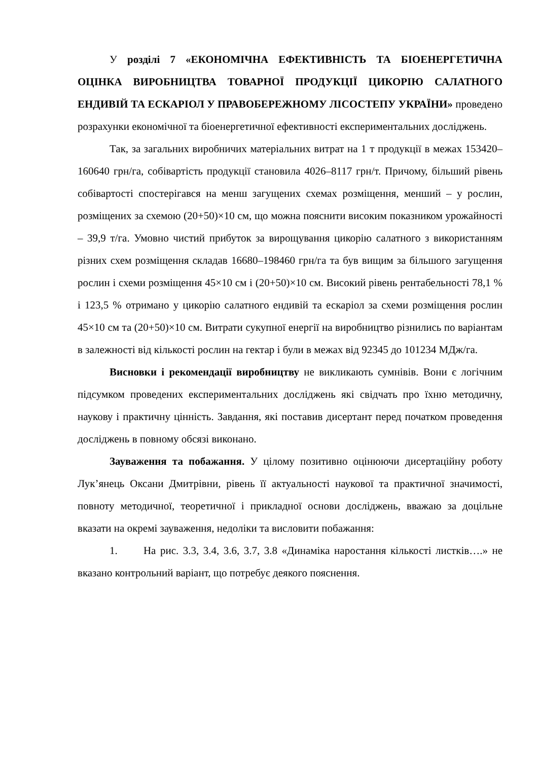У розділі 7 «ЕКОНОМІЧНА ЕФЕКТИВНІСТЬ ТА БІОЕНЕРГЕТИЧНА ОЦІНКА ВИРОБНИЦТВА ТОВАРНОЇ ПРОДУКЦІЇ ЦИКОРІЮ САЛАТНОГО ЕНДИВІЙ ТА ЕСКАРІОЛ У ПРАВОБЕРЕЖНОМУ ЛІСОСТЕПУ УКРАЇНИ» проведено розрахунки економічної та біоенергетичної ефективності експериментальних досліджень.
Так, за загальних виробничих матеріальних витрат на 1 т продукції в межах 153420–160640 грн/га, собівартість продукції становила 4026–8117 грн/т. Причому, більший рівень собівартості спостерігався на менш загущених схемах розміщення, менший – у рослин, розміщених за схемою (20+50)×10 см, що можна пояснити високим показником урожайності – 39,9 т/га. Умовно чистий прибуток за вирощування цикорію салатного з використанням різних схем розміщення складав 16680–198460 грн/га та був вищим за більшого загущення рослин і схеми розміщення 45×10 см і (20+50)×10 см. Високий рівень рентабельності 78,1 % і 123,5 % отримано у цикорію салатного ендивій та ескаріол за схеми розміщення рослин 45×10 см та (20+50)×10 см. Витрати сукупної енергії на виробництво різнились по варіантам в залежності від кількості рослин на гектар і були в межах від 92345 до 101234 МДж/га.
Висновки і рекомендації виробництву не викликають сумнівів. Вони є логічним підсумком проведених експериментальних досліджень які свідчать про їхню методичну, наукову і практичну цінність. Завдання, які поставив дисертант перед початком проведення досліджень в повному обсязі виконано.
Зауваження та побажання. У цілому позитивно оцінюючи дисертаційну роботу Лук’янець Оксани Дмитрівни, рівень її актуальності наукової та практичної значимості, повноту методичної, теоретичної і прикладної основи досліджень, вважаю за доцільне вказати на окремі зауваження, недоліки та висловити побажання:
1. На рис. 3.3, 3.4, 3.6, 3.7, 3.8 «Динаміка наростання кількості листків….» не вказано контрольний варіант, що потребує деякого пояснення.